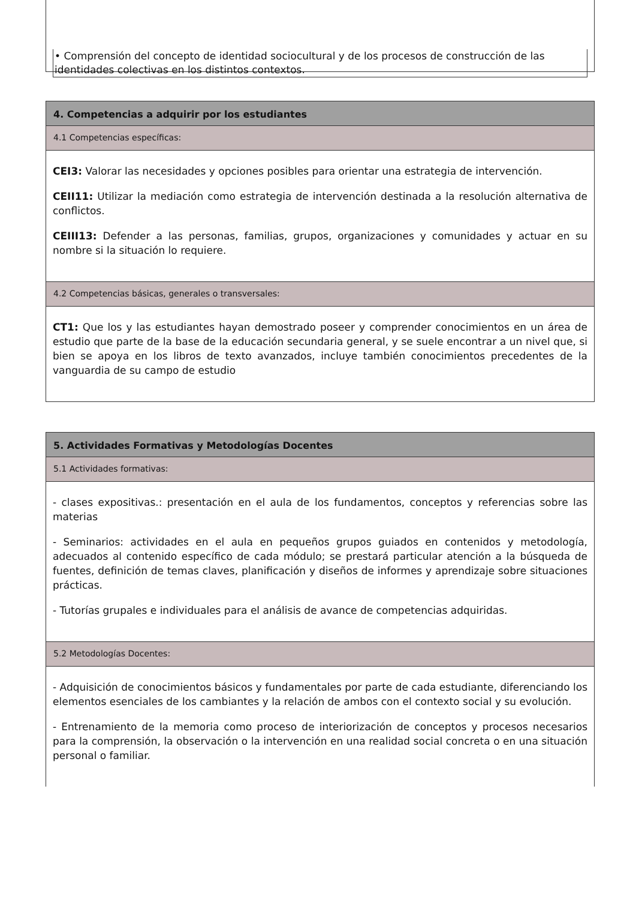• Comprensión del concepto de identidad sociocultural y de los procesos de construcción de las identidades colectivas en los distintos contextos.
4. Competencias a adquirir por los estudiantes
4.1 Competencias específicas:
CEI3: Valorar las necesidades y opciones posibles para orientar una estrategia de intervención.
CEII11: Utilizar la mediación como estrategia de intervención destinada a la resolución alternativa de conflictos.
CEIII13: Defender a las personas, familias, grupos, organizaciones y comunidades y actuar en su nombre si la situación lo requiere.
4.2 Competencias básicas, generales o transversales:
CT1: Que los y las estudiantes hayan demostrado poseer y comprender conocimientos en un área de estudio que parte de la base de la educación secundaria general, y se suele encontrar a un nivel que, si bien se apoya en los libros de texto avanzados, incluye también conocimientos precedentes de la vanguardia de su campo de estudio
5. Actividades Formativas y Metodologías Docentes
5.1 Actividades formativas:
- clases expositivas.: presentación en el aula de los fundamentos, conceptos y referencias sobre las materias
- Seminarios: actividades en el aula en pequeños grupos guiados en contenidos y metodología, adecuados al contenido específico de cada módulo; se prestará particular atención a la búsqueda de fuentes, definición de temas claves, planificación y diseños de informes y aprendizaje sobre situaciones prácticas.
- Tutorías grupales e individuales para el análisis de avance de competencias adquiridas.
5.2 Metodologías Docentes:
- Adquisición de conocimientos básicos y fundamentales por parte de cada estudiante, diferenciando los elementos esenciales de los cambiantes y la relación de ambos con el contexto social y su evolución.
- Entrenamiento de la memoria como proceso de interiorización de conceptos y procesos necesarios para la comprensión, la observación o la intervención en una realidad social concreta o en una situación personal o familiar.